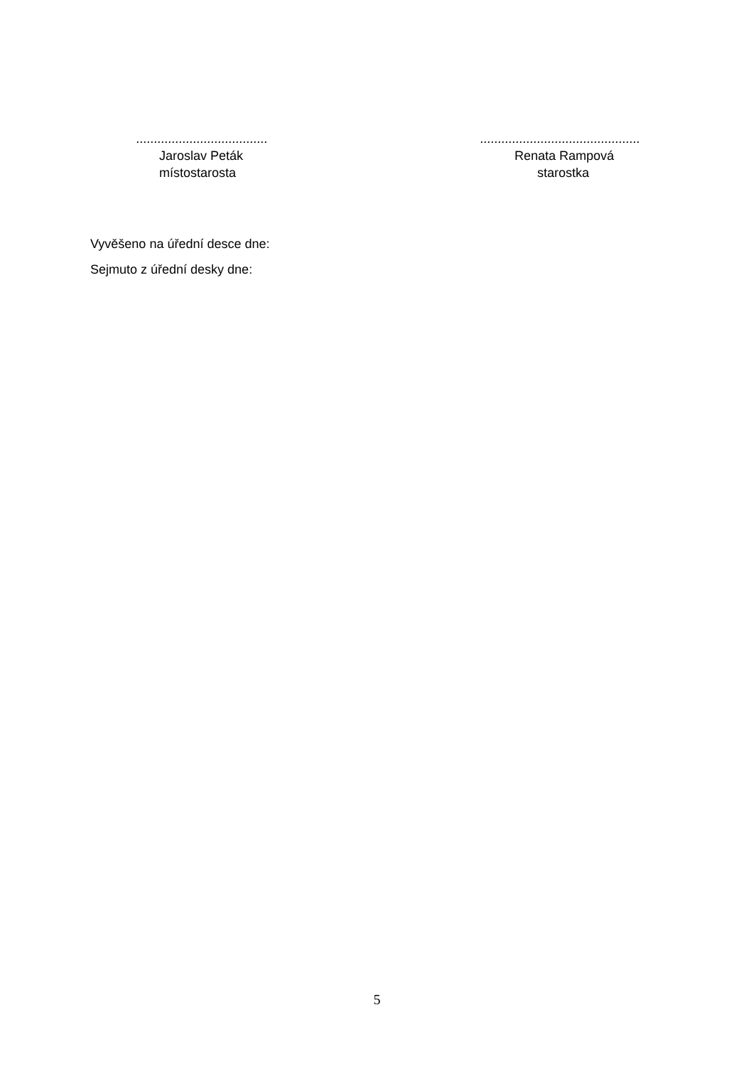.....................................
Jaroslav Peták
místostarosta
.............................................
Renata Rampová
starostka
Vyvěšeno na úřední desce dne:
Sejmuto z úřední desky dne:
5